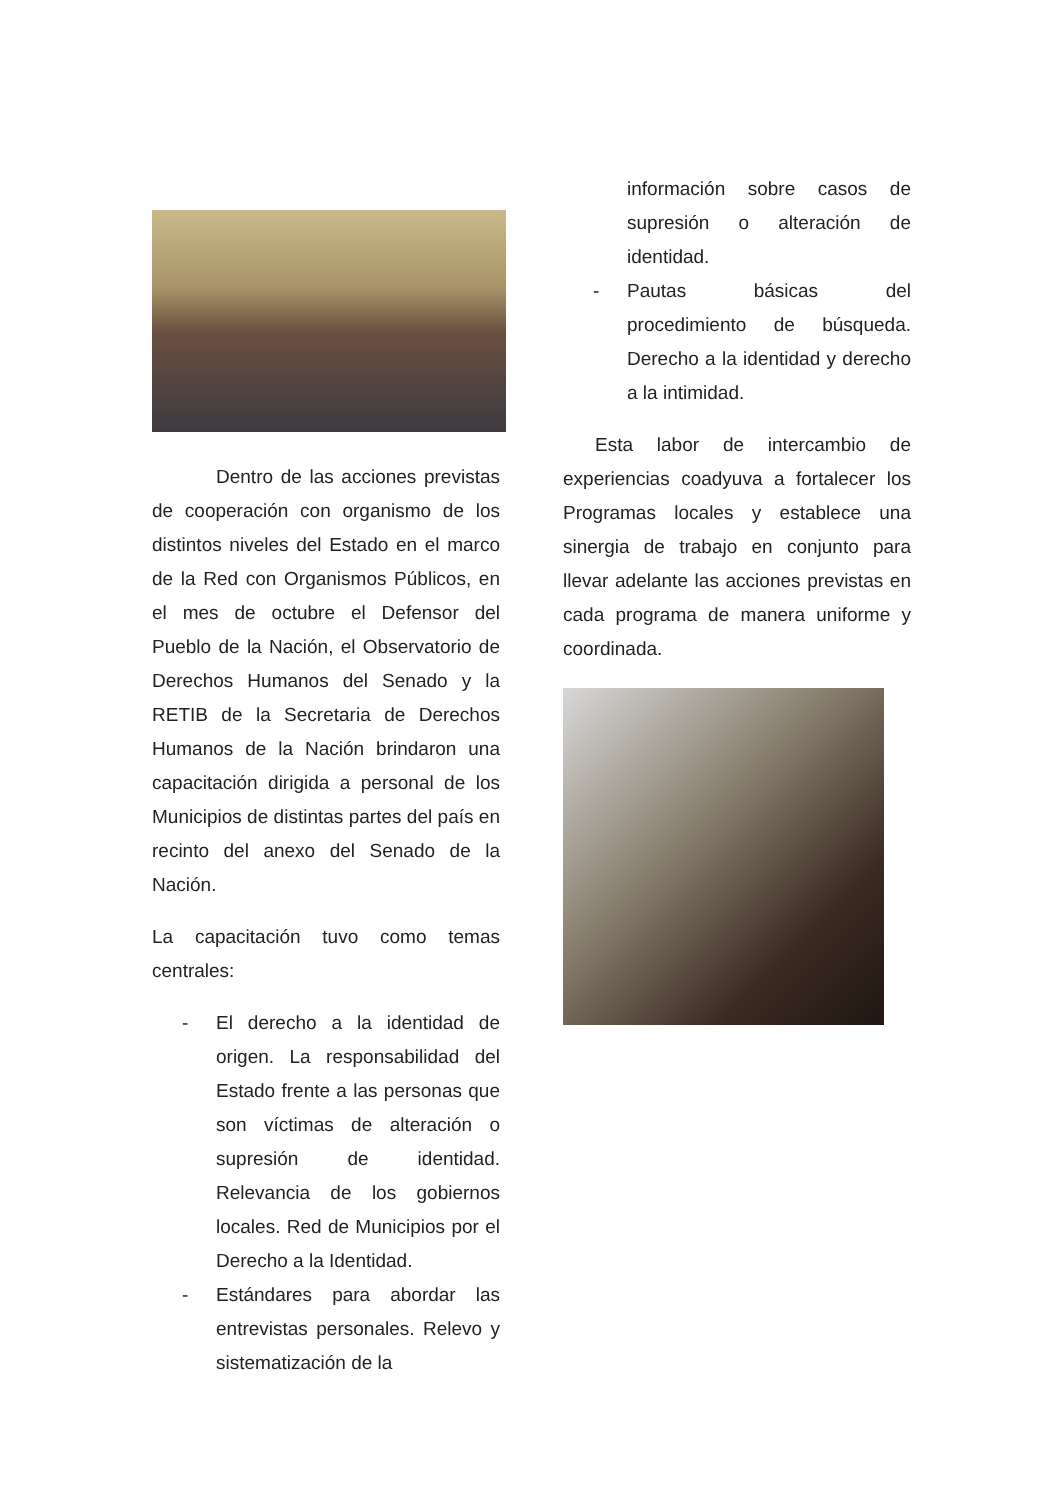Dentro de las acciones previstas de cooperación con organismo de los distintos niveles del Estado en el marco de la Red con Organismos Públicos, en el mes de octubre el Defensor del Pueblo de la Nación, el Observatorio de Derechos Humanos del Senado y la RETIB de la Secretaria de Derechos Humanos de la Nación brindaron una capacitación dirigida a personal de los Municipios de distintas partes del país en recinto del anexo del Senado de la Nación.
La capacitación tuvo como temas centrales:
- El derecho a la identidad de origen. La responsabilidad del Estado frente a las personas que son víctimas de alteración o supresión de identidad. Relevancia de los gobiernos locales. Red de Municipios por el Derecho a la Identidad.
- Estándares para abordar las entrevistas personales. Relevo y sistematización de la
información sobre casos de supresión o alteración de identidad.
- Pautas básicas del procedimiento de búsqueda. Derecho a la identidad y derecho a la intimidad.
Esta labor de intercambio de experiencias coadyuva a fortalecer los Programas locales y establece una sinergia de trabajo en conjunto para llevar adelante las acciones previstas en cada programa de manera uniforme y coordinada.